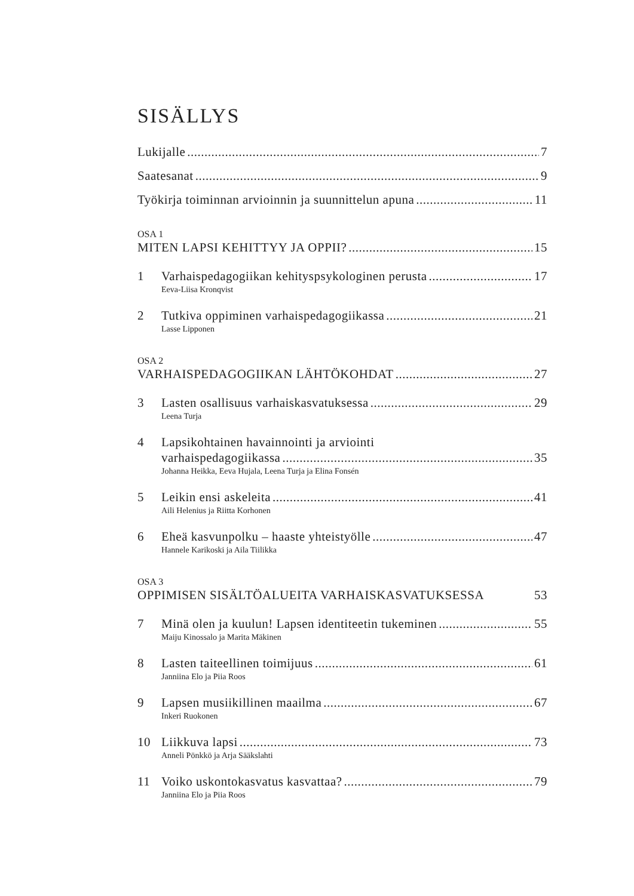SISÄLLYS
Lukijalle 7
Saatesanat 9
Työkirja toiminnan arvioinnin ja suunnittelun apuna 11
OSA 1
MITEN LAPSI KEHITTYY JA OPPII? 15
1 Varhaispedagogiikan kehityspsykologinen perusta 17
Eeva-Liisa Kronqvist
2 Tutkiva oppiminen varhaispedagogiikassa 21
Lasse Lipponen
OSA 2
VARHAISPEDAGOGIIKAN LÄHTÖKOHDAT 27
3 Lasten osallisuus varhaiskasvatuksessa 29
Leena Turja
4 Lapsikohtainen havainnointi ja arviointi
varhaispedagogiikassa 35
Johanna Heikka, Eeva Hujala, Leena Turja ja Elina Fonsén
5 Leikin ensi askeleita 41
Aili Helenius ja Riitta Korhonen
6 Eheä kasvunpolku – haaste yhteistyölle 47
Hannele Karikoski ja Aila Tiilikka
OSA 3
OPPIMISEN SISÄLTÖALUEITA VARHAISKASVATUKSESSA 53
7 Minä olen ja kuulun! Lapsen identiteetin tukeminen 55
Maiju Kinossalo ja Marita Mäkinen
8 Lasten taiteellinen toimijuus 61
Janniina Elo ja Piia Roos
9 Lapsen musiikillinen maailma 67
Inkeri Ruokonen
10 Liikkuva lapsi 73
Anneli Pönkkö ja Arja Sääkslahti
11 Voiko uskontokasvatus kasvattaa? 79
Janniina Elo ja Piia Roos